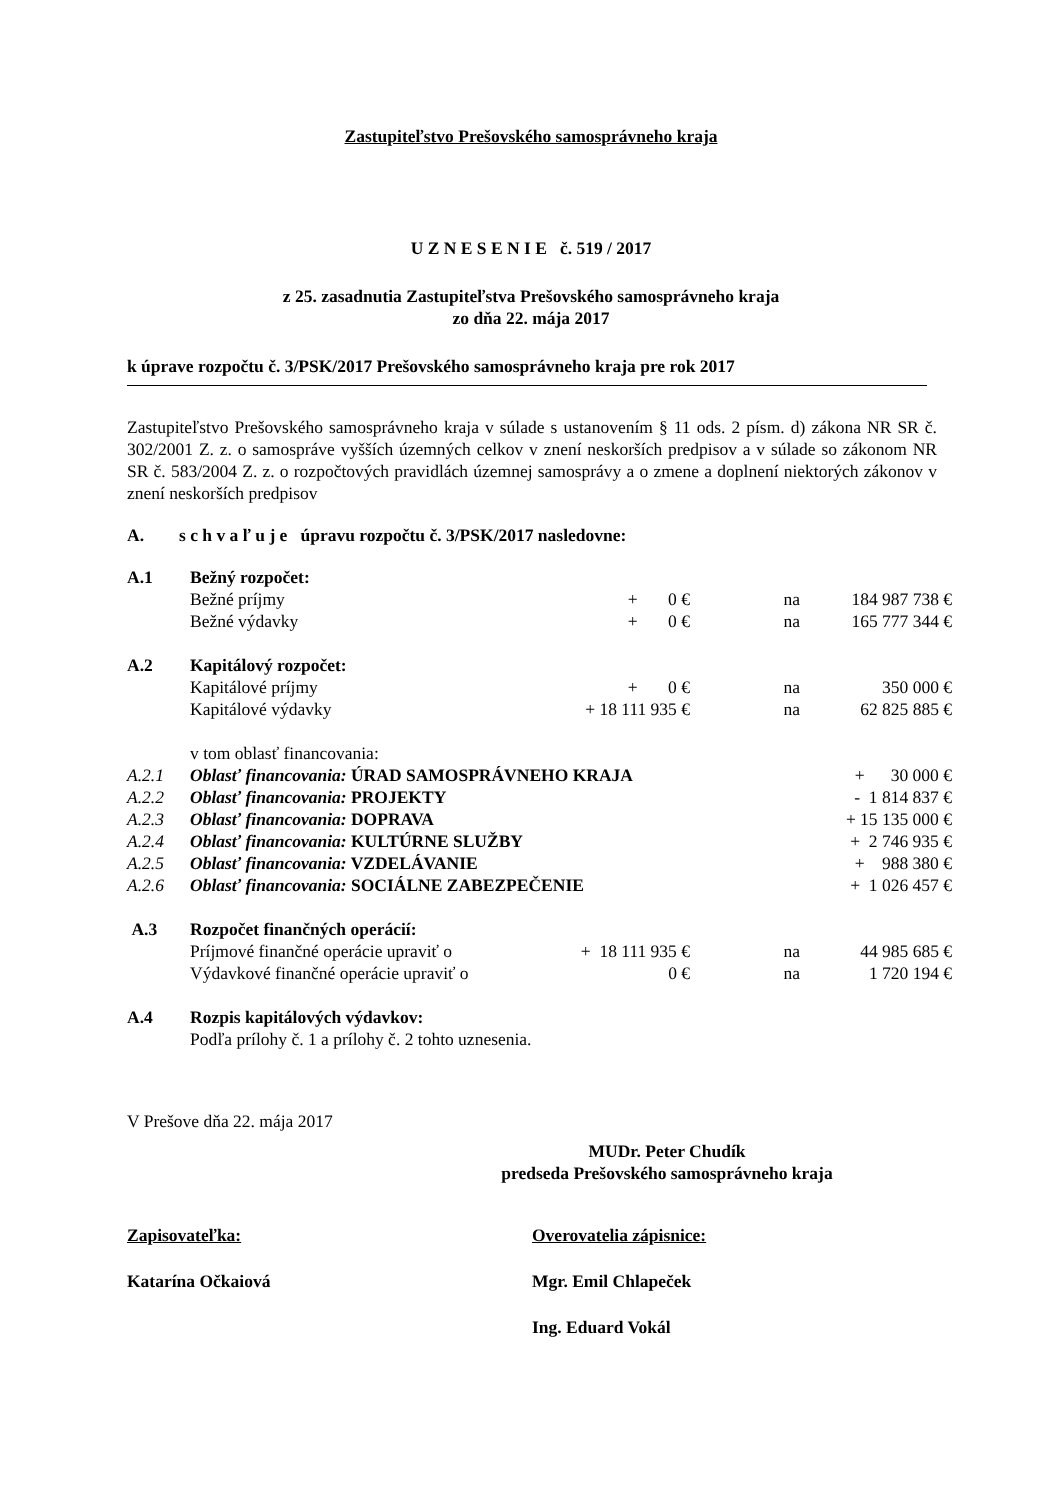Zastupiteľstvo Prešovského samosprávneho kraja
U Z N E S E N I E č. 519 / 2017
z 25. zasadnutia Zastupiteľstva Prešovského samosprávneho kraja
zo dňa 22. mája 2017
k úprave rozpočtu č. 3/PSK/2017 Prešovského samosprávneho kraja pre rok 2017
Zastupiteľstvo Prešovského samosprávneho kraja v súlade s ustanovením § 11 ods. 2 písm. d) zákona NR SR č. 302/2001 Z. z. o samospráve vyšších územných celkov v znení neskorších predpisov a v súlade so zákonom NR SR č. 583/2004 Z. z. o rozpočtových pravidlách územnej samosprávy a o zmene a doplnení niektorých zákonov v znení neskorších predpisov
A. s c h v a ľ u j e úpravu rozpočtu č. 3/PSK/2017 nasledovne:
| A.1 | Bežný rozpočet: | | | |
| | Bežné príjmy | + 0 € | na | 184 987 738 € |
| | Bežné výdavky | + 0 € | na | 165 777 344 € |
| A.2 | Kapitálový rozpočet: | | | |
| | Kapitálové príjmy | + 0 € | na | 350 000 € |
| | Kapitálové výdavky | + 18 111 935 € | na | 62 825 885 € |
| | v tom oblasť financovania: | | | |
| A.2.1 | Oblasť financovania: ÚRAD SAMOSPRÁVNEHO KRAJA | | | + 30 000 € |
| A.2.2 | Oblasť financovania: PROJEKTY | | | - 1 814 837 € |
| A.2.3 | Oblasť financovania: DOPRAVA | | | + 15 135 000 € |
| A.2.4 | Oblasť financovania: KULTÚRNE SLUŽBY | | | + 2 746 935 € |
| A.2.5 | Oblasť financovania: VZDELÁVANIE | | | + 988 380 € |
| A.2.6 | Oblasť financovania: SOCIÁLNE ZABEZPEČENIE | | | + 1 026 457 € |
| A.3 | Rozpočet finančných operácií: | | | |
| | Príjmové finančné operácie upraviť o | + 18 111 935 € | na | 44 985 685 € |
| | Výdavkové finančné operácie upraviť o | 0 € | na | 1 720 194 € |
| A.4 | Rozpis kapitálových výdavkov: | | | |
| | Podľa prílohy č. 1 a prílohy č. 2 tohto uznesenia. | | | |
V Prešove dňa 22. mája 2017
MUDr. Peter Chudík
predseda Prešovského samosprávneho kraja
Zapisovateľka:
Katarína Očkaiová
Overovatelia zápisnice:
Mgr. Emil Chlapeček
Ing. Eduard Vokál